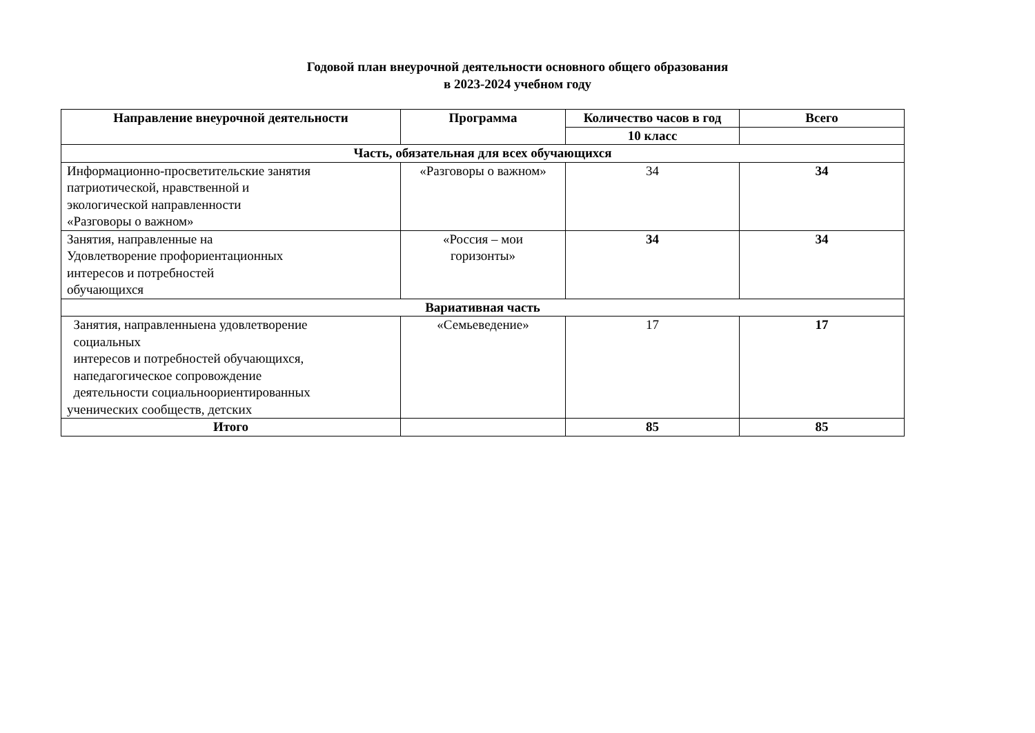Годовой план внеурочной деятельности основного общего образования
в 2023-2024 учебном году
| Направление внеурочной деятельности | Программа | Количество часов в год | Всего |
| --- | --- | --- | --- |
| | | 10 класс | |
| Часть, обязательная для всех обучающихся | | | |
| Информационно-просветительские занятия патриотической, нравственной и экологической направленности «Разговоры о важном» | «Разговоры о важном» | 34 | 34 |
| Занятия, направленные на Удовлетворение профориентационных интересов и потребностей обучающихся | «Россия – мои горизонты» | 34 | 34 |
| Вариативная часть | | | |
| Занятия, направленныена удовлетворение социальных интересов и потребностей обучающихся, напедагогическое сопровождение деятельности социальноориентированных ученических сообществ, детских | «Семьеведение» | 17 | 17 |
| Итого | | 85 | 85 |